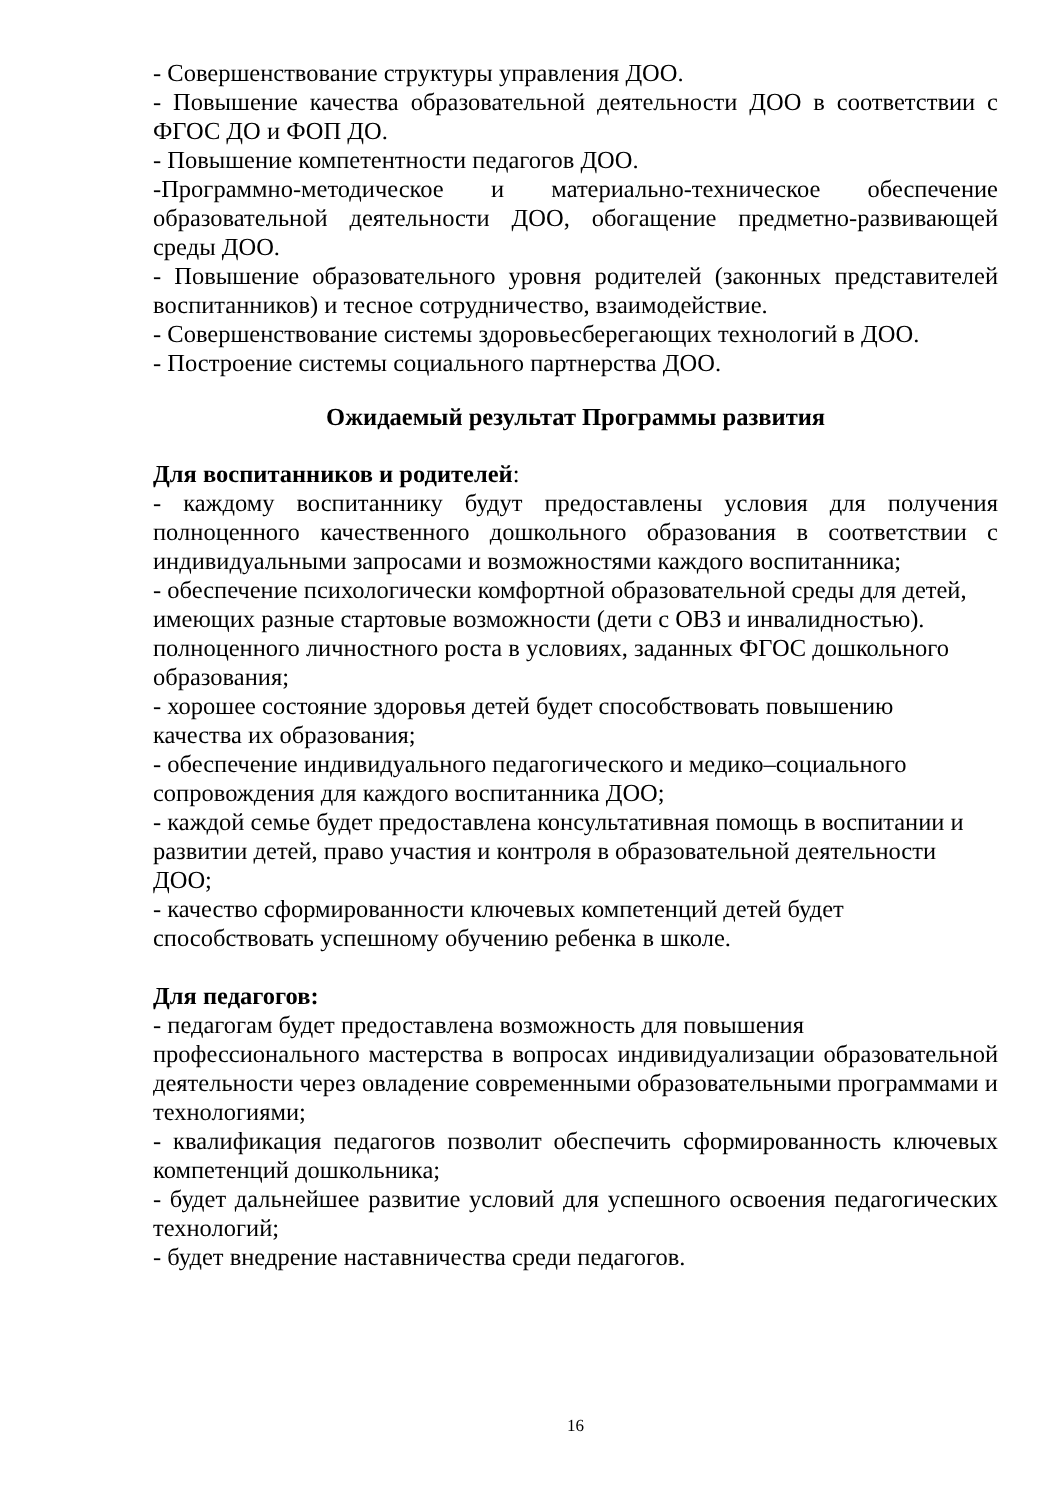- Совершенствование структуры управления ДОО.
- Повышение качества образовательной деятельности ДОО в соответствии с ФГОС ДО и ФОП ДО.
- Повышение компетентности педагогов ДОО.
-Программно-методическое и материально-техническое обеспечение образовательной деятельности ДОО, обогащение предметно-развивающей среды ДОО.
- Повышение образовательного уровня родителей (законных представителей воспитанников) и тесное сотрудничество, взаимодействие.
- Совершенствование системы здоровьесберегающих технологий в ДОО.
- Построение системы социального партнерства ДОО.
Ожидаемый результат Программы развития
Для воспитанников и родителей:
- каждому воспитаннику будут предоставлены условия для получения полноценного качественного дошкольного образования в соответствии с индивидуальными запросами и возможностями каждого воспитанника;
- обеспечение психологически комфортной образовательной среды для детей, имеющих разные стартовые возможности (дети с ОВЗ и инвалидностью). полноценного личностного роста в условиях, заданных ФГОС дошкольного образования;
- хорошее состояние здоровья детей будет способствовать повышению
качества их образования;
- обеспечение индивидуального педагогического и медико–социального
сопровождения для каждого воспитанника ДОО;
- каждой семье будет предоставлена консультативная помощь в воспитании и развитии детей, право участия и контроля в образовательной деятельности ДОО;
- качество сформированности ключевых компетенций детей будет
способствовать успешному обучению ребенка в школе.
Для педагогов:
- педагогам будет предоставлена возможность для повышения
профессионального мастерства в вопросах индивидуализации образовательной деятельности через овладение современными образовательными программами и технологиями;
- квалификация педагогов позволит обеспечить сформированность ключевых компетенций дошкольника;
- будет дальнейшее развитие условий для успешного освоения педагогических технологий;
- будет внедрение наставничества среди педагогов.
16